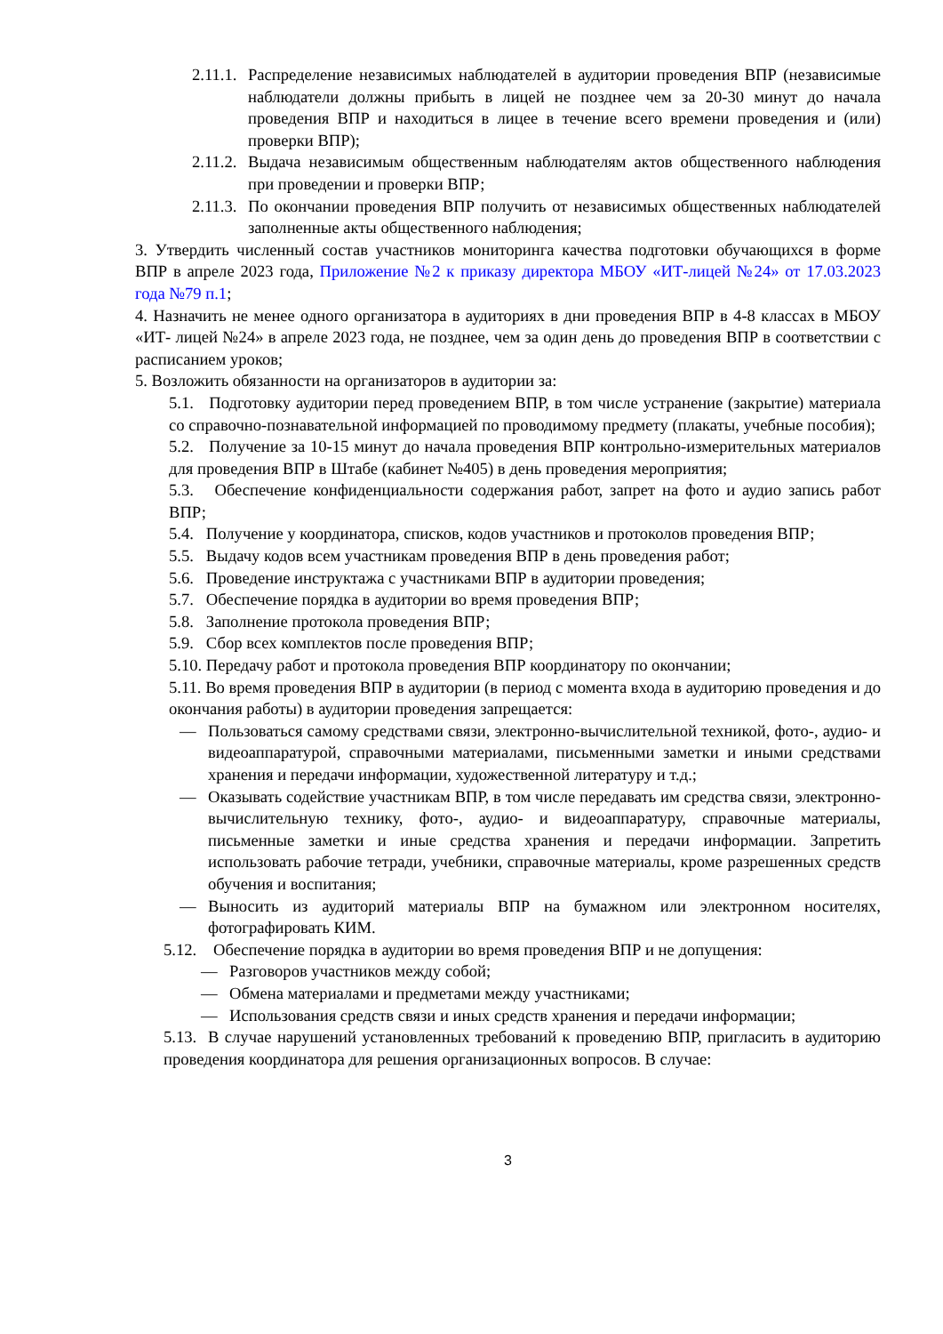2.11.1.
Распределение независимых наблюдателей в аудитории проведения ВПР (независимые наблюдатели должны прибыть в лицей не позднее чем за 20-30 минут до начала проведения ВПР и находиться в лицее в течение всего времени проведения и (или) проверки ВПР);
2.11.2.
Выдача независимым общественным наблюдателям актов общественного наблюдения при проведении и проверки ВПР;
2.11.3.
По окончании проведения ВПР получить от независимых общественных наблюдателей заполненные акты общественного наблюдения;
3. Утвердить численный состав участников мониторинга качества подготовки обучающихся в форме ВПР в апреле 2023 года, Приложение №2 к приказу директора МБОУ «ИТ-лицей №24» от 17.03.2023 года №79 п.1;
4. Назначить не менее одного организатора в аудиториях в дни проведения ВПР в 4-8 классах в МБОУ «ИТ- лицей №24» в апреле 2023 года, не позднее, чем за один день до проведения ВПР в соответствии с расписанием уроков;
5. Возложить обязанности на организаторов в аудитории за:
5.1. Подготовку аудитории перед проведением ВПР, в том числе устранение (закрытие) материала со справочно-познавательной информацией по проводимому предмету (плакаты, учебные пособия);
5.2. Получение за 10-15 минут до начала проведения ВПР контрольно-измерительных материалов для проведения ВПР в Штабе (кабинет №405) в день проведения мероприятия;
5.3. Обеспечение конфиденциальности содержания работ, запрет на фото и аудио запись работ ВПР;
5.4. Получение у координатора, списков, кодов участников и протоколов проведения ВПР;
5.5. Выдачу кодов всем участникам проведения ВПР в день проведения работ;
5.6. Проведение инструктажа с участниками ВПР в аудитории проведения;
5.7. Обеспечение порядка в аудитории во время проведения ВПР;
5.8. Заполнение протокола проведения ВПР;
5.9. Сбор всех комплектов после проведения ВПР;
5.10. Передачу работ и протокола проведения ВПР координатору по окончании;
5.11. Во время проведения ВПР в аудитории (в период с момента входа в аудиторию проведения и до окончания работы) в аудитории проведения запрещается:
— Пользоваться самому средствами связи, электронно-вычислительной техникой, фото-, аудио- и видеоаппаратурой, справочными материалами, письменными заметки и иными средствами хранения и передачи информации, художественной литературу и т.д.;
— Оказывать содействие участникам ВПР, в том числе передавать им средства связи, электронно-вычислительную технику, фото-, аудио- и видеоаппаратуру, справочные материалы, письменные заметки и иные средства хранения и передачи информации. Запретить использовать рабочие тетради, учебники, справочные материалы, кроме разрешенных средств обучения и воспитания;
— Выносить из аудиторий материалы ВПР на бумажном или электронном носителях, фотографировать КИМ.
5.12. Обеспечение порядка в аудитории во время проведения ВПР и не допущения:
— Разговоров участников между собой;
— Обмена материалами и предметами между участниками;
— Использования средств связи и иных средств хранения и передачи информации;
5.13. В случае нарушений установленных требований к проведению ВПР, пригласить в аудиторию проведения координатора для решения организационных вопросов. В случае:
3